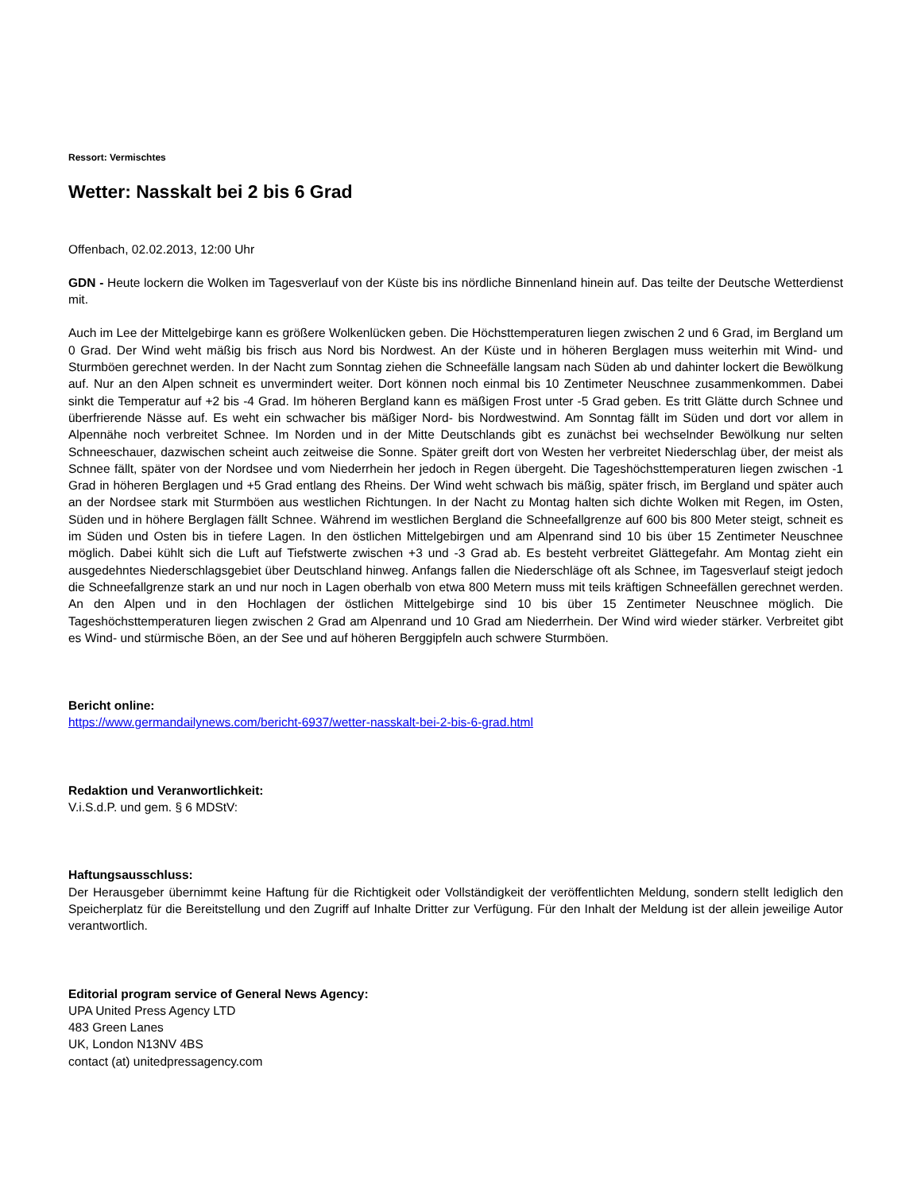Ressort: Vermischtes
Wetter: Nasskalt bei 2 bis 6 Grad
Offenbach, 02.02.2013, 12:00 Uhr
GDN - Heute lockern die Wolken im Tagesverlauf von der Küste bis ins nördliche Binnenland hinein auf. Das teilte der Deutsche Wetterdienst mit.
Auch im Lee der Mittelgebirge kann es größere Wolkenlücken geben. Die Höchsttemperaturen liegen zwischen 2 und 6 Grad, im Bergland um 0 Grad. Der Wind weht mäßig bis frisch aus Nord bis Nordwest. An der Küste und in höheren Berglagen muss weiterhin mit Wind- und Sturmböen gerechnet werden. In der Nacht zum Sonntag ziehen die Schneefälle langsam nach Süden ab und dahinter lockert die Bewölkung auf. Nur an den Alpen schneit es unvermindert weiter. Dort können noch einmal bis 10 Zentimeter Neuschnee zusammenkommen. Dabei sinkt die Temperatur auf +2 bis -4 Grad. Im höheren Bergland kann es mäßigen Frost unter -5 Grad geben. Es tritt Glätte durch Schnee und überfrierende Nässe auf. Es weht ein schwacher bis mäßiger Nord- bis Nordwestwind. Am Sonntag fällt im Süden und dort vor allem in Alpennähe noch verbreitet Schnee. Im Norden und in der Mitte Deutschlands gibt es zunächst bei wechselnder Bewölkung nur selten Schneeschauer, dazwischen scheint auch zeitweise die Sonne. Später greift dort von Westen her verbreitet Niederschlag über, der meist als Schnee fällt, später von der Nordsee und vom Niederrhein her jedoch in Regen übergeht. Die Tageshöchsttemperaturen liegen zwischen -1 Grad in höheren Berglagen und +5 Grad entlang des Rheins. Der Wind weht schwach bis mäßig, später frisch, im Bergland und später auch an der Nordsee stark mit Sturmböen aus westlichen Richtungen. In der Nacht zu Montag halten sich dichte Wolken mit Regen, im Osten, Süden und in höhere Berglagen fällt Schnee. Während im westlichen Bergland die Schneefallgrenze auf 600 bis 800 Meter steigt, schneit es im Süden und Osten bis in tiefere Lagen. In den östlichen Mittelgebirgen und am Alpenrand sind 10 bis über 15 Zentimeter Neuschnee möglich. Dabei kühlt sich die Luft auf Tiefstwerte zwischen +3 und -3 Grad ab. Es besteht verbreitet Glättegefahr. Am Montag zieht ein ausgedehntes Niederschlagsgebiet über Deutschland hinweg. Anfangs fallen die Niederschläge oft als Schnee, im Tagesverlauf steigt jedoch die Schneefallgrenze stark an und nur noch in Lagen oberhalb von etwa 800 Metern muss mit teils kräftigen Schneefällen gerechnet werden. An den Alpen und in den Hochlagen der östlichen Mittelgebirge sind 10 bis über 15 Zentimeter Neuschnee möglich. Die Tageshöchsttemperaturen liegen zwischen 2 Grad am Alpenrand und 10 Grad am Niederrhein. Der Wind wird wieder stärker. Verbreitet gibt es Wind- und stürmische Böen, an der See und auf höheren Berggipfeln auch schwere Sturmböen.
Bericht online:
https://www.germandailynews.com/bericht-6937/wetter-nasskalt-bei-2-bis-6-grad.html
Redaktion und Veranwortlichkeit:
V.i.S.d.P. und gem. § 6 MDStV:
Haftungsausschluss:
Der Herausgeber übernimmt keine Haftung für die Richtigkeit oder Vollständigkeit der veröffentlichten Meldung, sondern stellt lediglich den Speicherplatz für die Bereitstellung und den Zugriff auf Inhalte Dritter zur Verfügung. Für den Inhalt der Meldung ist der allein jeweilige Autor verantwortlich.
Editorial program service of General News Agency:
UPA United Press Agency LTD
483 Green Lanes
UK, London N13NV 4BS
contact (at) unitedpressagency.com